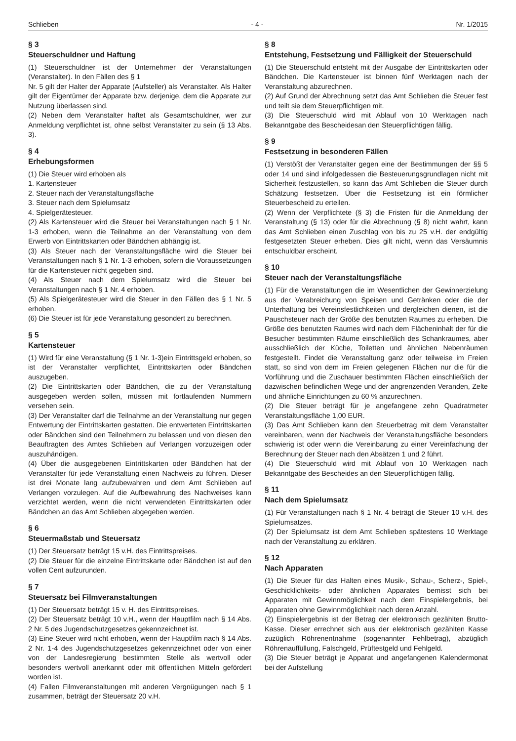Schlieben - 4 - Nr. 1/2015
§ 3
Steuerschuldner und Haftung
(1) Steuerschuldner ist der Unternehmer der Veranstaltungen (Veranstalter). In den Fällen des § 1
Nr. 5 gilt der Halter der Apparate (Aufsteller) als Veranstalter. Als Halter gilt der Eigentümer der Apparate bzw. derjenige, dem die Apparate zur Nutzung überlassen sind.
(2) Neben dem Veranstalter haftet als Gesamtschuldner, wer zur Anmeldung verpflichtet ist, ohne selbst Veranstalter zu sein (§ 13 Abs. 3).
§ 4
Erhebungsformen
(1) Die Steuer wird erhoben als
1. Kartensteuer
2. Steuer nach der Veranstaltungsfläche
3. Steuer nach dem Spielumsatz
4. Spielgerätesteuer.
(2) Als Kartensteuer wird die Steuer bei Veranstaltungen nach § 1 Nr. 1-3 erhoben, wenn die Teilnahme an der Veranstaltung von dem Erwerb von Eintrittskarten oder Bändchen abhängig ist.
(3) Als Steuer nach der Veranstaltungsfläche wird die Steuer bei Veranstaltungen nach § 1 Nr. 1-3 erhoben, sofern die Voraussetzungen für die Kartensteuer nicht gegeben sind.
(4) Als Steuer nach dem Spielumsatz wird die Steuer bei Veranstaltungen nach § 1 Nr. 4 erhoben.
(5) Als Spielgerätesteuer wird die Steuer in den Fällen des § 1 Nr. 5 erhoben.
(6) Die Steuer ist für jede Veranstaltung gesondert zu berechnen.
§ 5
Kartensteuer
(1) Wird für eine Veranstaltung (§ 1 Nr. 1-3)ein Eintrittsgeld erhoben, so ist der Veranstalter verpflichtet, Eintrittskarten oder Bändchen auszugeben.
(2) Die Eintrittskarten oder Bändchen, die zu der Veranstaltung ausgegeben werden sollen, müssen mit fortlaufenden Nummern versehen sein.
(3) Der Veranstalter darf die Teilnahme an der Veranstaltung nur gegen Entwertung der Eintrittskarten gestatten. Die entwerteten Eintrittskarten oder Bändchen sind den Teilnehmern zu belassen und von diesen den Beauftragten des Amtes Schlieben auf Verlangen vorzuzeigen oder auszuhändigen.
(4) Über die ausgegebenen Eintrittskarten oder Bändchen hat der Veranstalter für jede Veranstaltung einen Nachweis zu führen. Dieser ist drei Monate lang aufzubewahren und dem Amt Schlieben auf Verlangen vorzulegen. Auf die Aufbewahrung des Nachweises kann verzichtet werden, wenn die nicht verwendeten Eintrittskarten oder Bändchen an das Amt Schlieben abgegeben werden.
§ 6
Steuermaßstab und Steuersatz
(1) Der Steuersatz beträgt 15 v.H. des Eintrittspreises.
(2) Die Steuer für die einzelne Eintrittskarte oder Bändchen ist auf den vollen Cent aufzurunden.
§ 7
Steuersatz bei Filmveranstaltungen
(1) Der Steuersatz beträgt 15 v. H. des Eintrittspreises.
(2) Der Steuersatz beträgt 10 v.H., wenn der Hauptfilm nach § 14 Abs. 2 Nr. 5 des Jugendschutzgesetzes gekennzeichnet ist.
(3) Eine Steuer wird nicht erhoben, wenn der Hauptfilm nach § 14 Abs. 2 Nr. 1-4 des Jugendschutzgesetzes gekennzeichnet oder von einer von der Landesregierung bestimmten Stelle als wertvoll oder besonders wertvoll anerkannt oder mit öffentlichen Mitteln gefördert worden ist.
(4) Fallen Filmveranstaltungen mit anderen Vergnügungen nach § 1 zusammen, beträgt der Steuersatz 20 v.H.
§ 8
Entstehung, Festsetzung und Fälligkeit der Steuerschuld
(1) Die Steuerschuld entsteht mit der Ausgabe der Eintrittskarten oder Bändchen. Die Kartensteuer ist binnen fünf Werktagen nach der Veranstaltung abzurechnen.
(2) Auf Grund der Abrechnung setzt das Amt Schlieben die Steuer fest und teilt sie dem Steuerpflichtigen mit.
(3) Die Steuerschuld wird mit Ablauf von 10 Werktagen nach Bekanntgabe des Bescheidesan den Steuerpflichtigen fällig.
§ 9
Festsetzung in besonderen Fällen
(1) Verstößt der Veranstalter gegen eine der Bestimmungen der §§ 5 oder 14 und sind infolgedessen die Besteuerungsgrundlagen nicht mit Sicherheit festzustellen, so kann das Amt Schlieben die Steuer durch Schätzung festsetzen. Über die Festsetzung ist ein förmlicher Steuerbescheid zu erteilen.
(2) Wenn der Verpflichtete (§ 3) die Fristen für die Anmeldung der Veranstaltung (§ 13) oder für die Abrechnung (§ 8) nicht wahrt, kann das Amt Schlieben einen Zuschlag von bis zu 25 v.H. der endgültig festgesetzten Steuer erheben. Dies gilt nicht, wenn das Versäumnis entschuldbar erscheint.
§ 10
Steuer nach der Veranstaltungsfläche
(1) Für die Veranstaltungen die im Wesentlichen der Gewinnerzielung aus der Verabreichung von Speisen und Getränken oder die der Unterhaltung bei Vereinsfestlichkeiten und dergleichen dienen, ist die Pauschsteuer nach der Größe des benutzten Raumes zu erheben. Die Größe des benutzten Raumes wird nach dem Flächeninhalt der für die Besucher bestimmten Räume einschließlich des Schankraumes, aber ausschließlich der Küche, Toiletten und ähnlichen Nebenräumen festgestellt. Findet die Veranstaltung ganz oder teilweise im Freien statt, so sind von dem im Freien gelegenen Flächen nur die für die Vorführung und die Zuschauer bestimmten Flächen einschließlich der dazwischen befindlichen Wege und der angrenzenden Veranden, Zelte und ähnliche Einrichtungen zu 60 % anzurechnen.
(2) Die Steuer beträgt für je angefangene zehn Quadratmeter Veranstaltungsfläche 1,00 EUR.
(3) Das Amt Schlieben kann den Steuerbetrag mit dem Veranstalter vereinbaren, wenn der Nachweis der Veranstaltungsfläche besonders schwierig ist oder wenn die Vereinbarung zu einer Vereinfachung der Berechnung der Steuer nach den Absätzen 1 und 2 führt.
(4) Die Steuerschuld wird mit Ablauf von 10 Werktagen nach Bekanntgabe des Bescheides an den Steuerpflichtigen fällig.
§ 11
Nach dem Spielumsatz
(1) Für Veranstaltungen nach § 1 Nr. 4 beträgt die Steuer 10 v.H. des Spielumsatzes.
(2) Der Spielumsatz ist dem Amt Schlieben spätestens 10 Werktage nach der Veranstaltung zu erklären.
§ 12
Nach Apparaten
(1) Die Steuer für das Halten eines Musik-, Schau-, Scherz-, Spiel-, Geschicklichkeits- oder ähnlichen Apparates bemisst sich bei Apparaten mit Gewinnmöglichkeit nach dem Einspielergebnis, bei Apparaten ohne Gewinnmöglichkeit nach deren Anzahl.
(2) Einspielergebnis ist der Betrag der elektronisch gezählten Brutto-Kasse. Dieser errechnet sich aus der elektronisch gezählten Kasse zuzüglich Röhrenentnahme (sogenannter Fehlbetrag), abzüglich Röhrenauffüllung, Falschgeld, Prüftestgeld und Fehlgeld.
(3) Die Steuer beträgt je Apparat und angefangenen Kalendermonat bei der Aufstellung